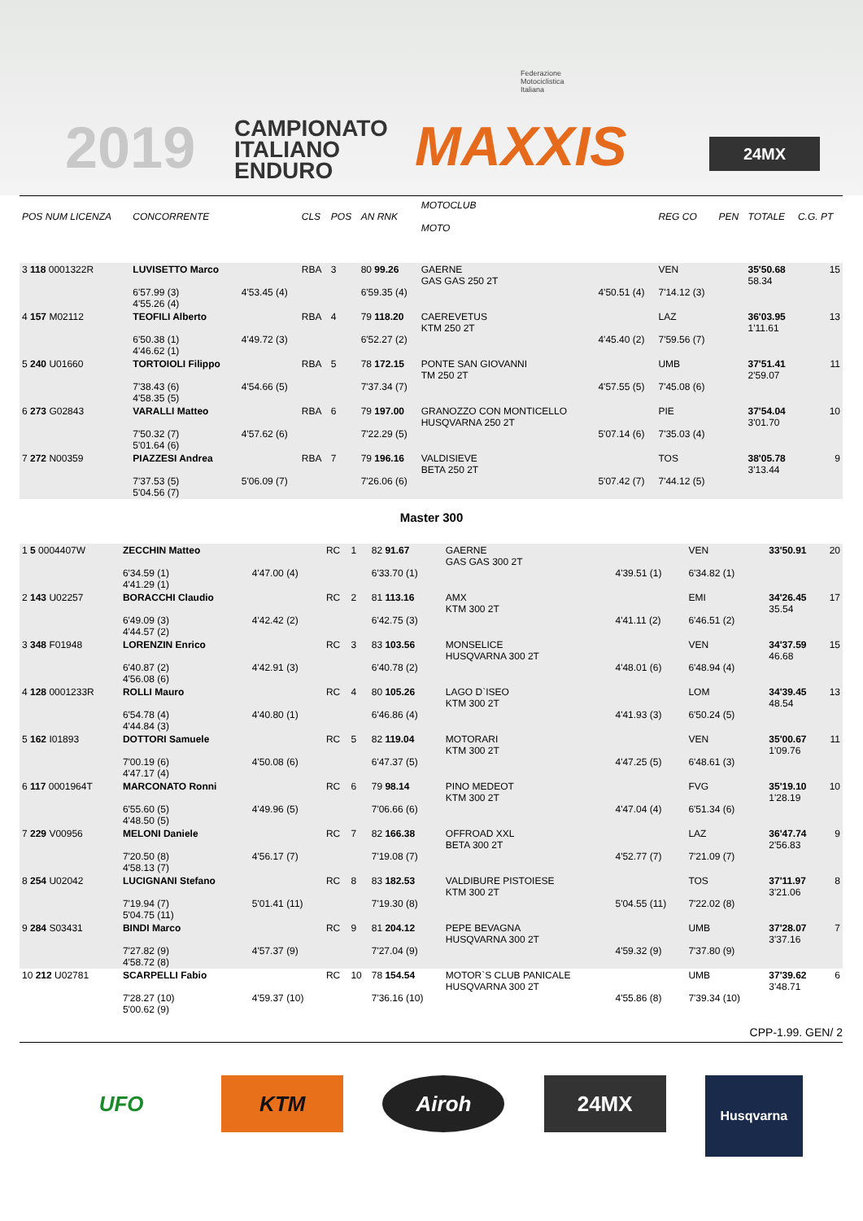2019
CAMPIONATO
ITALIANO
ENDURO
Federazione
Motociclistica
Italiana
MAXXIS 24MX
| POS NUM LICENZA | CONCORRENTE | | CLS | POS | AN RNK | MOTOCLUB MOTO | | REG CO | PEN | TOTALE | C.G. PT |
| --- | --- | --- | --- | --- | --- | --- | --- | --- | --- | --- | --- |
| 3 118 0001322R | LUVISETTO Marco 6'57.99 (3) 4'55.26 (4) | 4'53.45 (4) | RBA | 3 | 80 99.26 6'59.35 (4) | GAERNE GAS GAS 250 2T | 4'50.51 (4) | VEN 7'14.12 (3) | | 35'50.68 58.34 | 15 |
| 4 157 M02112 | TEOFILI Alberto 6'50.38 (1) 4'46.62 (1) | 4'49.72 (3) | RBA | 4 | 79 118.20 6'52.27 (2) | CAEREVETUS KTM 250 2T | 4'45.40 (2) | LAZ 7'59.56 (7) | | 36'03.95 1'11.61 | 13 |
| 5 240 U01660 | TORTOIOLI Filippo 7'38.43 (6) 4'58.35 (5) | 4'54.66 (5) | RBA | 5 | 78 172.15 7'37.34 (7) | PONTE SAN GIOVANNI TM 250 2T | 4'57.55 (5) | UMB 7'45.08 (6) | | 37'51.41 2'59.07 | 11 |
| 6 273 G02843 | VARALLI Matteo 7'50.32 (7) 5'01.64 (6) | 4'57.62 (6) | RBA | 6 | 79 197.00 7'22.29 (5) | GRANOZZO CON MONTICELLO HUSQVARNA 250 2T | 5'07.14 (6) | PIE 7'35.03 (4) | | 37'54.04 3'01.70 | 10 |
| 7 272 N00359 | PIAZZESI Andrea 7'37.53 (5) 5'04.56 (7) | 5'06.09 (7) | RBA | 7 | 79 196.16 7'26.06 (6) | VALDISIEVE BETA 250 2T | 5'07.42 (7) | TOS 7'44.12 (5) | | 38'05.78 3'13.44 | 9 |
Master 300
| 1 5 0004407W | ZECCHIN Matteo 6'34.59 (1) 4'41.29 (1) | 4'47.00 (4) | RC | 1 | 82 91.67 6'33.70 (1) | GAERNE GAS GAS 300 2T | 4'39.51 (1) | VEN 6'34.82 (1) | | 33'50.91 | 20 |
| 2 143 U02257 | BORACCHI Claudio 6'49.09 (3) 4'44.57 (2) | 4'42.42 (2) | RC | 2 | 81 113.16 6'42.75 (3) | AMX KTM 300 2T | 4'41.11 (2) | EMI 6'46.51 (2) | | 34'26.45 35.54 | 17 |
| 3 348 F01948 | LORENZIN Enrico 6'40.87 (2) 4'56.08 (6) | 4'42.91 (3) | RC | 3 | 83 103.56 6'40.78 (2) | MONSELICE HUSQVARNA 300 2T | 4'48.01 (6) | VEN 6'48.94 (4) | | 34'37.59 46.68 | 15 |
| 4 128 0001233R | ROLLI Mauro 6'54.78 (4) 4'44.84 (3) | 4'40.80 (1) | RC | 4 | 80 105.26 6'46.86 (4) | LAGO D`ISEO KTM 300 2T | 4'41.93 (3) | LOM 6'50.24 (5) | | 34'39.45 48.54 | 13 |
| 5 162 I01893 | DOTTORI Samuele 7'00.19 (6) 4'47.17 (4) | 4'50.08 (6) | RC | 5 | 82 119.04 6'47.37 (5) | MOTORARI KTM 300 2T | 4'47.25 (5) | VEN 6'48.61 (3) | | 35'00.67 1'09.76 | 11 |
| 6 117 0001964T | MARCONATO Ronni 6'55.60 (5) 4'48.50 (5) | 4'49.96 (5) | RC | 6 | 79 98.14 7'06.66 (6) | PINO MEDEOT KTM 300 2T | 4'47.04 (4) | FVG 6'51.34 (6) | | 35'19.10 1'28.19 | 10 |
| 7 229 V00956 | MELONI Daniele 7'20.50 (8) 4'58.13 (7) | 4'56.17 (7) | RC | 7 | 82 166.38 7'19.08 (7) | OFFROAD XXL BETA 300 2T | 4'52.77 (7) | LAZ 7'21.09 (7) | | 36'47.74 2'56.83 | 9 |
| 8 254 U02042 | LUCIGNANI Stefano 7'19.94 (7) 5'04.75 (11) | 5'01.41 (11) | RC | 8 | 83 182.53 7'19.30 (8) | VALDIBURE PISTOIESE KTM 300 2T | 5'04.55 (11) | TOS 7'22.02 (8) | | 37'11.97 3'21.06 | 8 |
| 9 284 S03431 | BINDI Marco 7'27.82 (9) 4'58.72 (8) | 4'57.37 (9) | RC | 9 | 81 204.12 7'27.04 (9) | PEPE BEVAGNA HUSQVARNA 300 2T | 4'59.32 (9) | UMB 7'37.80 (9) | | 37'28.07 3'37.16 | 7 |
| 10 212 U02781 | SCARPELLI Fabio 7'28.27 (10) 5'00.62 (9) | 4'59.37 (10) | RC | 10 | 78 154.54 7'36.16 (10) | MOTOR`S CLUB PANICALE HUSQVARNA 300 2T | 4'55.86 (8) | UMB 7'39.34 (10) | | 37'39.62 3'48.71 | 6 |
CPP-1.99. GEN/ 2
UFO KTM Airoh 24MX
Husqvarna